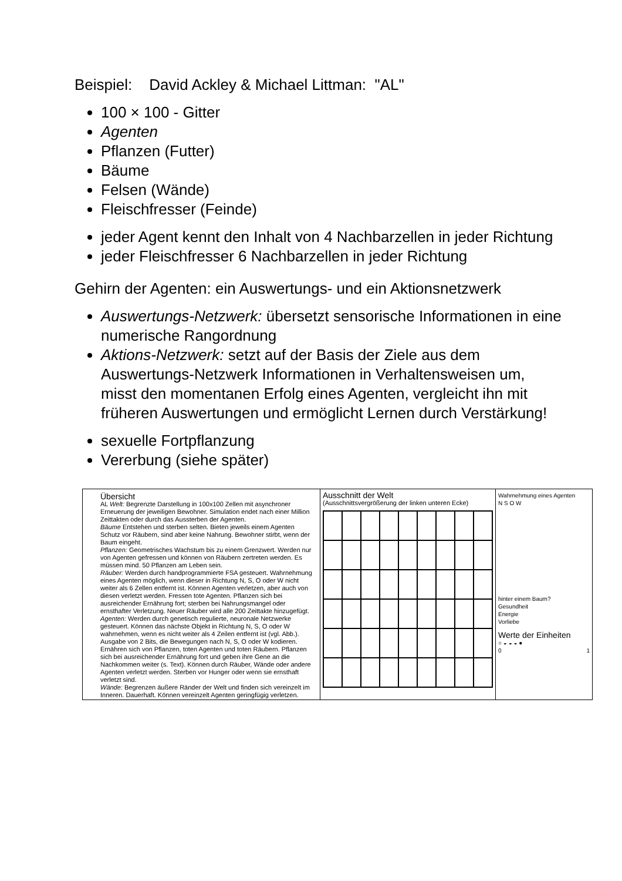Beispiel: David Ackley & Michael Littman: "AL"
100 × 100 - Gitter
Agenten
Pflanzen (Futter)
Bäume
Felsen (Wände)
Fleischfresser (Feinde)
jeder Agent kennt den Inhalt von 4 Nachbarzellen in jeder Richtung
jeder Fleischfresser 6 Nachbarzellen in jeder Richtung
Gehirn der Agenten: ein Auswertungs- und ein Aktionsnetzwerk
Auswertungs-Netzwerk: übersetzt sensorische Informationen in eine numerische Rangordnung
Aktions-Netzwerk: setzt auf der Basis der Ziele aus dem Auswertungs-Netzwerk Informationen in Verhaltensweisen um, misst den momentanen Erfolg eines Agenten, vergleicht ihn mit früheren Auswertungen und ermöglicht Lernen durch Verstärkung!
sexuelle Fortpflanzung
Vererbung (siehe später)
Übersicht
AL Welt: Begrenzte Darstellung in 100x100 Zellen mit asynchroner Erneuerung der jeweiligen Bewohner. Simulation endet nach einer Million Zeittakten oder durch das Aussterben der Agenten.
Bäume Entstehen und sterben selten. Bieten jeweils einem Agenten Schutz vor Räubern, sind aber keine Nahrung. Bewohner stirbt, wenn der Baum eingeht.
Pflanzen: Geometrisches Wachstum bis zu einem Grenzwert. Werden nur von Agenten gefressen und können von Räubern zertreten werden. Es müssen mind. 50 Pflanzen am Leben sein.
Räuber: Werden durch handprogrammierte FSA gesteuert. Wahrnehmung eines Agenten möglich, wenn dieser in Richtung N, S, O oder W nicht weiter als 6 Zellen entfernt ist. Können Agenten verletzen, aber auch von diesen verletzt werden. Fressen tote Agenten. Pflanzen sich bei ausreichender Ernährung fort; sterben bei Nahrungsmangel oder ernsthafter Verletzung. Neuer Räuber wird alle 200 Zeittakte hinzugefügt.
Agenten: Werden durch genetisch regulierte, neuronale Netzwerke gesteuert. Können das nächste Objekt in Richtung N, S, O oder W wahrnehmen, wenn es nicht weiter als 4 Zeilen entfernt ist (vgl. Abb.). Ausgabe von 2 Bits, die Bewegungen nach N, S, O oder W kodieren. Ernähren sich von Pflanzen, toten Agenten und toten Räubern. Pflanzen sich bei ausreichender Ernährung fort und geben ihre Gene an die Nachkommen weiter (s. Text). Können durch Räuber, Wände oder andere Agenten verletzt werden. Sterben vor Hunger oder wenn sie ernsthaft verletzt sind.
Wände: Begrenzen äußere Ränder der Welt und finden sich vereinzelt im Inneren. Dauerhaft. Können vereinzelt Agenten geringfügig verletzen.
Ausschnitt der Welt
(Ausschnittsvergrößerung der linken unteren Ecke)
Wahrnehmung eines Agenten
N S O W
hinter einem Baum?
Gesundheit
Energie
Vorliebe
Werte der Einheiten
○ ◒ ◒ ◒ ●
0 1